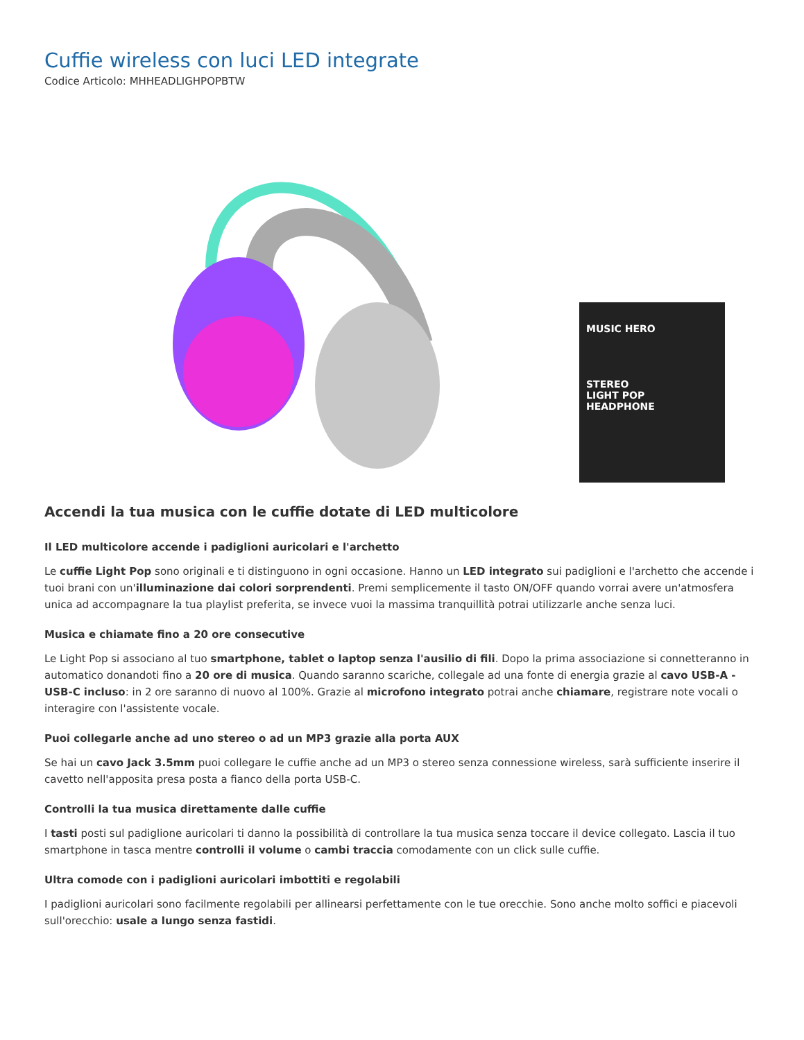Cuffie wireless con luci LED integrate
Codice Articolo: MHHEADLIGHPOPBTW
MUSIC HERO
STEREO
LIGHT POP
HEADPHONE
Accendi la tua musica con le cuffie dotate di LED multicolore
Il LED multicolore accende i padiglioni auricolari e l'archetto
Le cuffie Light Pop sono originali e ti distinguono in ogni occasione. Hanno un LED integrato sui padiglioni e l'archetto che accende i tuoi brani con un'illuminazione dai colori sorprendenti. Premi semplicemente il tasto ON/OFF quando vorrai avere un'atmosfera unica ad accompagnare la tua playlist preferita, se invece vuoi la massima tranquillità potrai utilizzarle anche senza luci.
Musica e chiamate fino a 20 ore consecutive
Le Light Pop si associano al tuo smartphone, tablet o laptop senza l'ausilio di fili. Dopo la prima associazione si connetteranno in automatico donandoti fino a 20 ore di musica. Quando saranno scariche, collegale ad una fonte di energia grazie al cavo USB-A - USB-C incluso: in 2 ore saranno di nuovo al 100%. Grazie al microfono integrato potrai anche chiamare, registrare note vocali o interagire con l'assistente vocale.
Puoi collegarle anche ad uno stereo o ad un MP3 grazie alla porta AUX
Se hai un cavo Jack 3.5mm puoi collegare le cuffie anche ad un MP3 o stereo senza connessione wireless, sarà sufficiente inserire il cavetto nell'apposita presa posta a fianco della porta USB-C.
Controlli la tua musica direttamente dalle cuffie
I tasti posti sul padiglione auricolari ti danno la possibilità di controllare la tua musica senza toccare il device collegato. Lascia il tuo smartphone in tasca mentre controlli il volume o cambi traccia comodamente con un click sulle cuffie.
Ultra comode con i padiglioni auricolari imbottiti e regolabili
I padiglioni auricolari sono facilmente regolabili per allinearsi perfettamente con le tue orecchie. Sono anche molto soffici e piacevoli sull'orecchio: usale a lungo senza fastidi.